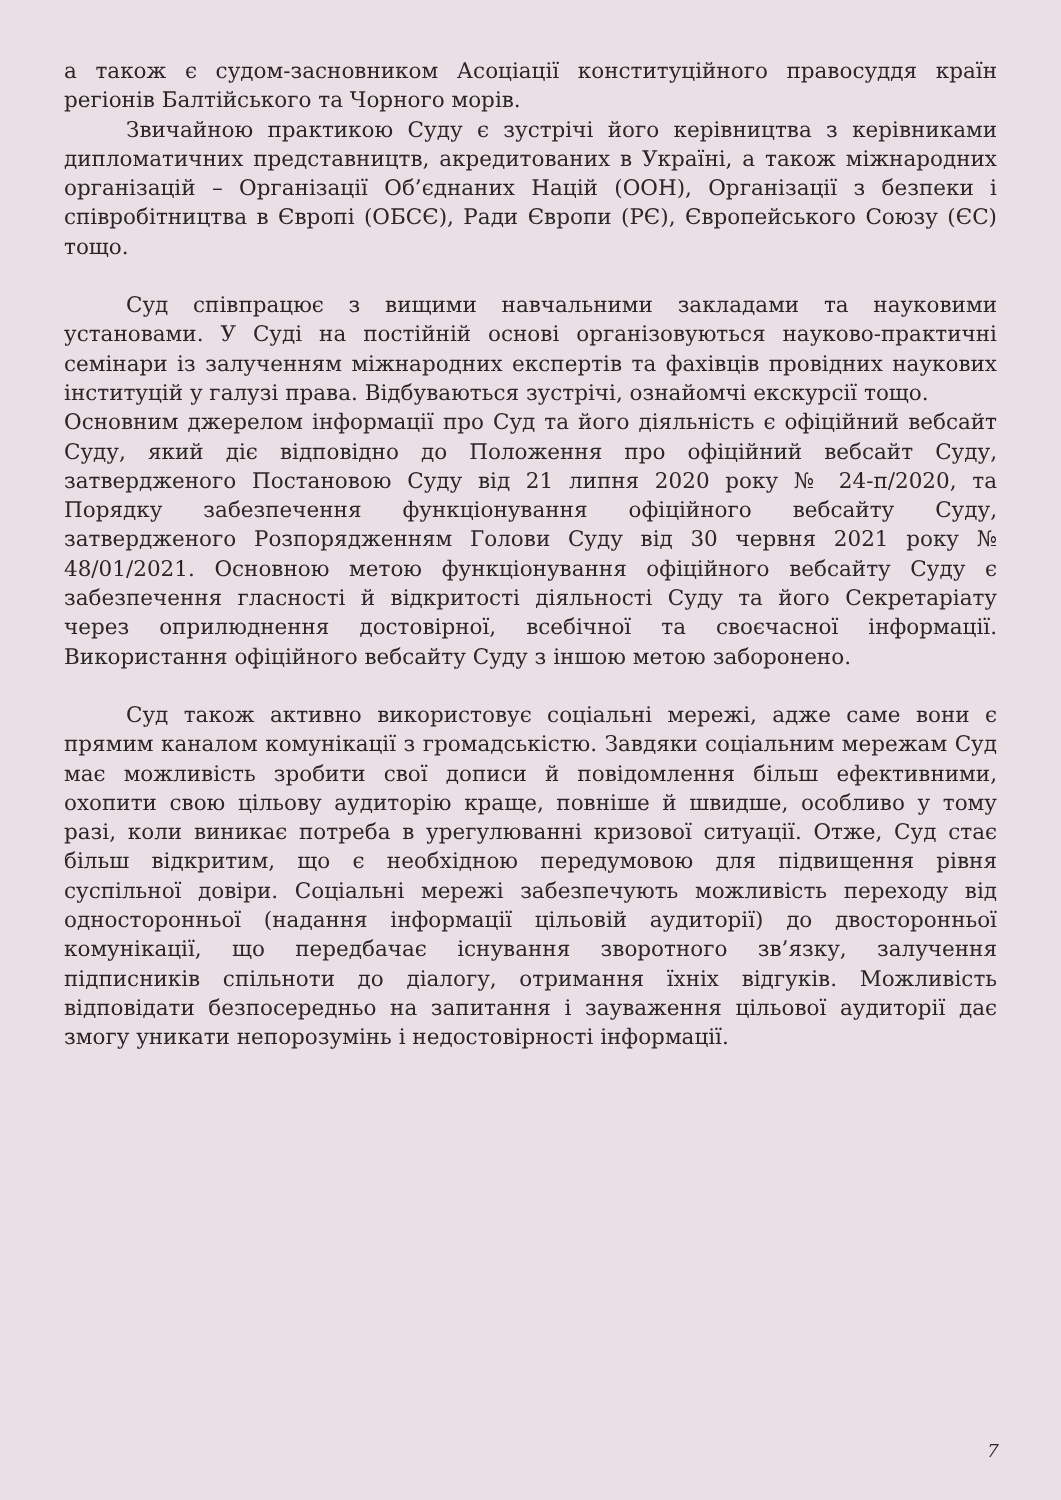а також є судом-засновником Асоціації конституційного правосуддя країн регіонів Балтійського та Чорного морів.
Звичайною практикою Суду є зустрічі його керівництва з керівниками дипломатичних представництв, акредитованих в Україні, а також міжнародних організацій – Організації Об’єднаних Націй (ООН), Організації з безпеки і співробітництва в Європі (ОБСЄ), Ради Європи (РЄ), Європейського Союзу (ЄС) тощо.
Суд співпрацює з вищими навчальними закладами та науковими установами. У Суді на постійній основі організовуються науково-практичні семінари із залученням міжнародних експертів та фахівців провідних наукових інституцій у галузі права. Відбуваються зустрічі, ознайомчі екскурсії тощо.
Основним джерелом інформації про Суд та його діяльність є офіційний вебсайт Суду, який діє відповідно до Положення про офіційний вебсайт Суду, затвердженого Постановою Суду від 21 липня 2020 року № 24-п/2020, та Порядку забезпечення функціонування офіційного вебсайту Суду, затвердженого Розпорядженням Голови Суду від 30 червня 2021 року № 48/01/2021. Основною метою функціонування офіційного вебсайту Суду є забезпечення гласності й відкритості діяльності Суду та його Секретаріату через оприлюднення достовірної, всебічної та своєчасної інформації. Використання офіційного вебсайту Суду з іншою метою заборонено.
Суд також активно використовує соціальні мережі, адже саме вони є прямим каналом комунікації з громадськістю. Завдяки соціальним мережам Суд має можливість зробити свої дописи й повідомлення більш ефективними, охопити свою цільову аудиторію краще, повніше й швидше, особливо у тому разі, коли виникає потреба в урегулюванні кризової ситуації. Отже, Суд стає більш відкритим, що є необхідною передумовою для підвищення рівня суспільної довіри. Соціальні мережі забезпечують можливість переходу від односторонньої (надання інформації цільовій аудиторії) до двосторонньої комунікації, що передбачає існування зворотного зв’язку, залучення підписників спільноти до діалогу, отримання їхніх відгуків. Можливість відповідати безпосередньо на запитання і зауваження цільової аудиторії дає змогу уникати непорозумінь і недостовірності інформації.
7